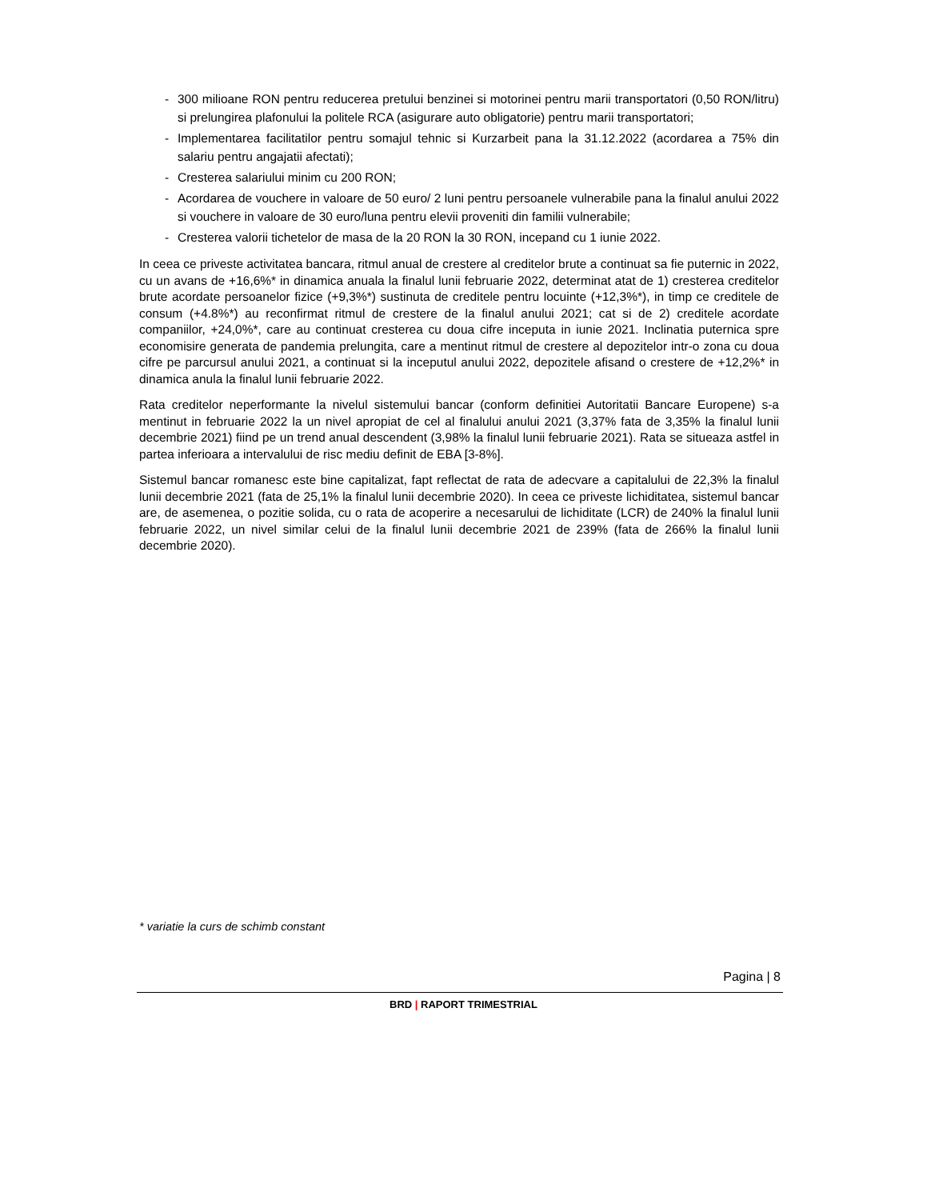- 300 milioane RON pentru reducerea pretului benzinei si motorinei pentru marii transportatori (0,50 RON/litru) si prelungirea plafonului la politele RCA (asigurare auto obligatorie) pentru marii transportatori;
- Implementarea facilitatilor pentru somajul tehnic si Kurzarbeit pana la 31.12.2022 (acordarea a 75% din salariu pentru angajatii afectati);
- Cresterea salariului minim cu 200 RON;
- Acordarea de vouchere in valoare de 50 euro/ 2 luni pentru persoanele vulnerabile pana la finalul anului 2022 si vouchere in valoare de 30 euro/luna pentru elevii proveniti din familii vulnerabile;
- Cresterea valorii tichetelor de masa de la 20 RON la 30 RON, incepand cu 1 iunie 2022.
In ceea ce priveste activitatea bancara, ritmul anual de crestere al creditelor brute a continuat sa fie puternic in 2022, cu un avans de +16,6%* in dinamica anuala la finalul lunii februarie 2022, determinat atat de 1) cresterea creditelor brute acordate persoanelor fizice (+9,3%*) sustinuta de creditele pentru locuinte (+12,3%*), in timp ce creditele de consum (+4.8%*) au reconfirmat ritmul de crestere de la finalul anului 2021; cat si de 2) creditele acordate companiilor, +24,0%*, care au continuat cresterea cu doua cifre inceputa in iunie 2021. Inclinatia puternica spre economisire generata de pandemia prelungita, care a mentinut ritmul de crestere al depozitelor intr-o zona cu doua cifre pe parcursul anului 2021, a continuat si la inceputul anului 2022, depozitele afisand o crestere de +12,2%* in dinamica anula la finalul lunii februarie 2022.
Rata creditelor neperformante la nivelul sistemului bancar (conform definitiei Autoritatii Bancare Europene) s-a mentinut in februarie 2022 la un nivel apropiat de cel al finalului anului 2021 (3,37% fata de 3,35% la finalul lunii decembrie 2021) fiind pe un trend anual descendent (3,98% la finalul lunii februarie 2021). Rata se situeaza astfel in partea inferioara a intervalului de risc mediu definit de EBA [3-8%].
Sistemul bancar romanesc este bine capitalizat, fapt reflectat de rata de adecvare a capitalului de 22,3% la finalul lunii decembrie 2021 (fata de 25,1% la finalul lunii decembrie 2020). In ceea ce priveste lichiditatea, sistemul bancar are, de asemenea, o pozitie solida, cu o rata de acoperire a necesarului de lichiditate (LCR) de 240% la finalul lunii februarie 2022, un nivel similar celui de la finalul lunii decembrie 2021 de 239% (fata de 266% la finalul lunii decembrie 2020).
* variatie la curs de schimb constant
Pagina | 8
BRD | RAPORT TRIMESTRIAL